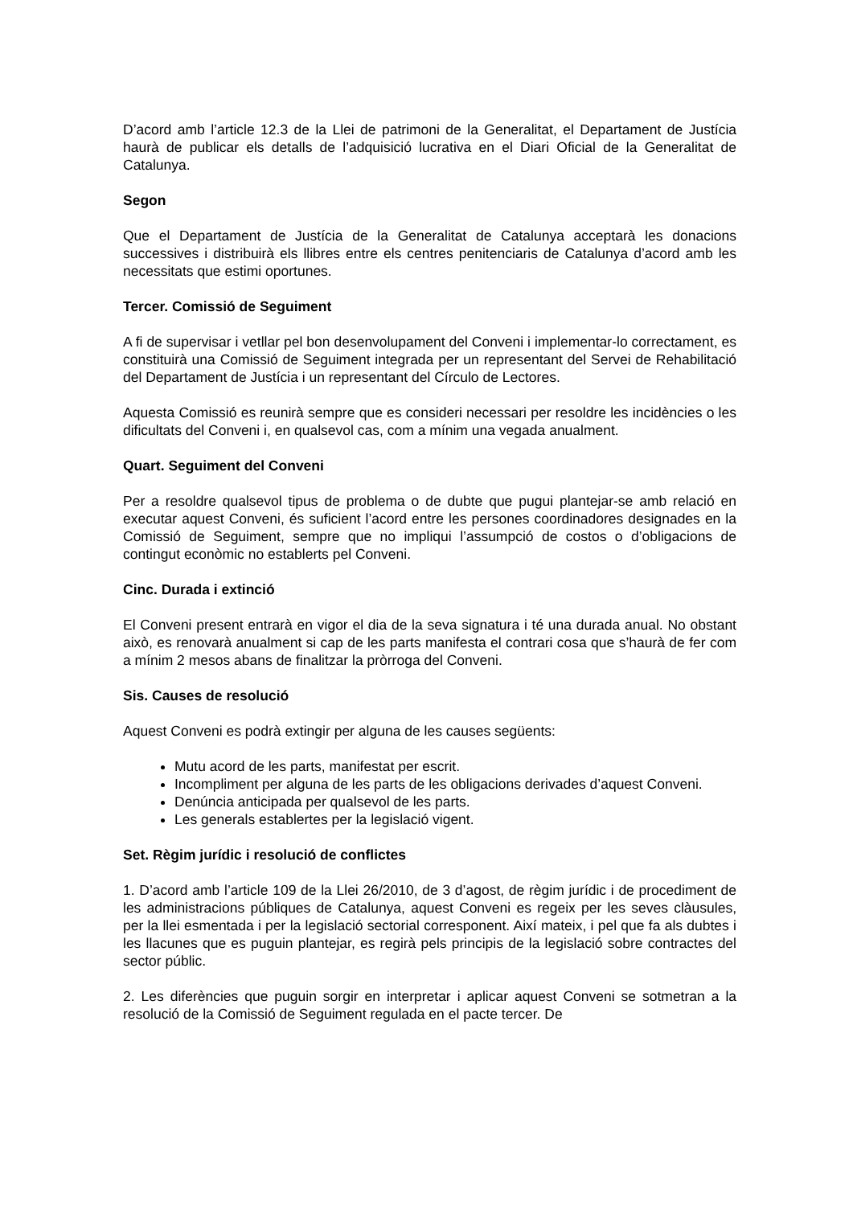D’acord amb l’article 12.3 de la Llei de patrimoni de la Generalitat, el Departament de Justícia haurà de publicar els detalls de l’adquisició lucrativa en el Diari Oficial de la Generalitat de Catalunya.
Segon
Que el Departament de Justícia de la Generalitat de Catalunya acceptarà les donacions successives i distribuirà els llibres entre els centres penitenciaris de Catalunya d’acord amb les necessitats que estimi oportunes.
Tercer. Comissió de Seguiment
A fi de supervisar i vetllar pel bon desenvolupament del Conveni i implementar-lo correctament, es constituirà una Comissió de Seguiment integrada per un representant del Servei de Rehabilitació del Departament de Justícia i un representant del Círculo de Lectores.
Aquesta Comissió es reunirà sempre que es consideri necessari per resoldre les incidències o les dificultats del Conveni i, en qualsevol cas, com a mínim una vegada anualment.
Quart. Seguiment del Conveni
Per a resoldre qualsevol tipus de problema o de dubte que pugui plantejar-se amb relació en executar aquest Conveni, és suficient l’acord entre les persones coordinadores designades en la Comissió de Seguiment, sempre que no impliqui l’assumpció de costos o d’obligacions de contingut econòmic no establerts pel Conveni.
Cinc. Durada i extinció
El Conveni present entrarà en vigor el dia de la seva signatura i té una durada anual. No obstant això, es renovarà anualment si cap de les parts manifesta el contrari cosa que s’haurà de fer com a mínim 2 mesos abans de finalitzar la pròrroga del Conveni.
Sis. Causes de resolució
Aquest Conveni es podrà extingir per alguna de les causes següents:
Mutu acord de les parts, manifestat per escrit.
Incompliment per alguna de les parts de les obligacions derivades d’aquest Conveni.
Denúncia anticipada per qualsevol de les parts.
Les generals establertes per la legislació vigent.
Set. Règim jurídic i resolució de conflictes
1. D’acord amb l’article 109 de la Llei 26/2010, de 3 d’agost, de règim jurídic i de procediment de les administracions públiques de Catalunya, aquest Conveni es regeix per les seves clàusules, per la llei esmentada i per la legislació sectorial corresponent. Així mateix, i pel que fa als dubtes i les llacunes que es puguin plantejar, es regirà pels principis de la legislació sobre contractes del sector públic.
2. Les diferències que puguin sorgir en interpretar i aplicar aquest Conveni se sotmetran a la resolució de la Comissió de Seguiment regulada en el pacte tercer. De